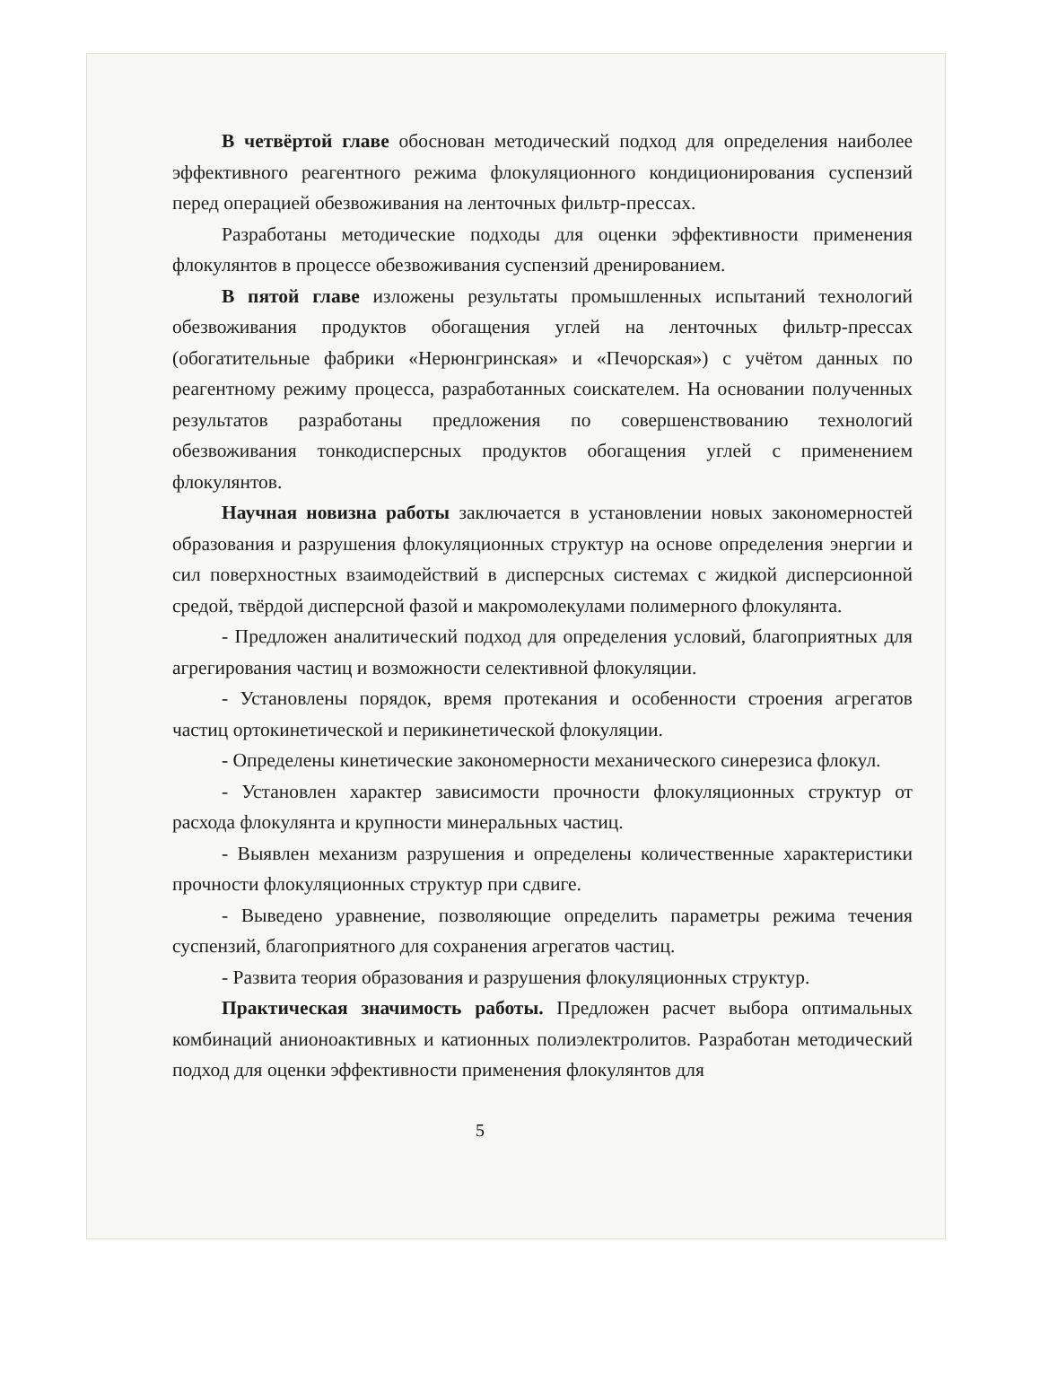В четвёртой главе обоснован методический подход для определения наиболее эффективного реагентного режима флокуляционного кондиционирования суспензий перед операцией обезвоживания на ленточных фильтр-прессах.
Разработаны методические подходы для оценки эффективности применения флокулянтов в процессе обезвоживания суспензий дренированием.
В пятой главе изложены результаты промышленных испытаний технологий обезвоживания продуктов обогащения углей на ленточных фильтр-прессах (обогатительные фабрики «Нерюнгринская» и «Печорская») с учётом данных по реагентному режиму процесса, разработанных соискателем. На основании полученных результатов разработаны предложения по совершенствованию технологий обезвоживания тонкодисперсных продуктов обогащения углей с применением флокулянтов.
Научная новизна работы заключается в установлении новых закономерностей образования и разрушения флокуляционных структур на основе определения энергии и сил поверхностных взаимодействий в дисперсных системах с жидкой дисперсионной средой, твёрдой дисперсной фазой и макромолекулами полимерного флокулянта.
- Предложен аналитический подход для определения условий, благоприятных для агрегирования частиц и возможности селективной флокуляции.
- Установлены порядок, время протекания и особенности строения агрегатов частиц ортокинетической и перикинетической флокуляции.
- Определены кинетические закономерности механического синерезиса флокул.
- Установлен характер зависимости прочности флокуляционных структур от расхода флокулянта и крупности минеральных частиц.
- Выявлен механизм разрушения и определены количественные характеристики прочности флокуляционных структур при сдвиге.
- Выведено уравнение, позволяющие определить параметры режима течения суспензий, благоприятного для сохранения агрегатов частиц.
- Развита теория образования и разрушения флокуляционных структур.
Практическая значимость работы. Предложен расчет выбора оптимальных комбинаций анионоактивных и катионных полиэлектролитов. Разработан методический подход для оценки эффективности применения флокулянтов для
5